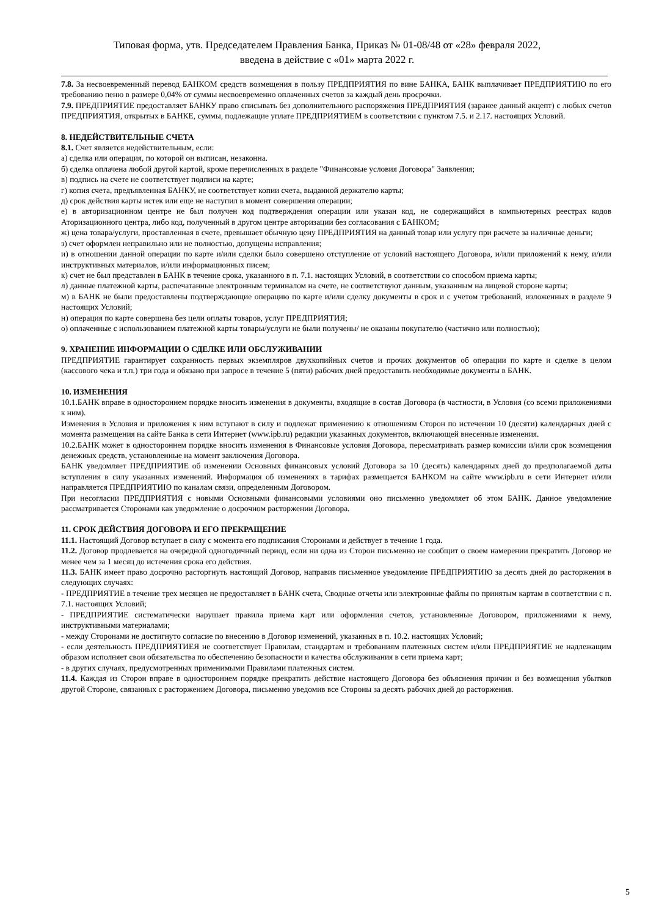Типовая форма, утв. Председателем Правления Банка, Приказ № 01-08/48 от «28» февраля 2022,
введена в действие с «01» марта 2022 г.
7.8. За несвоевременный перевод БАНКОМ средств возмещения в пользу ПРЕДПРИЯТИЯ по вине БАНКА, БАНК выплачивает ПРЕДПРИЯТИЮ по его требованию пеню в размере 0,04% от суммы несвоевременно оплаченных счетов за каждый день просрочки.
7.9. ПРЕДПРИЯТИЕ предоставляет БАНКУ право списывать без дополнительного распоряжения ПРЕДПРИЯТИЯ (заранее данный акцепт) с любых счетов ПРЕДПРИЯТИЯ, открытых в БАНКЕ, суммы, подлежащие уплате ПРЕДПРИЯТИЕМ в соответствии с пунктом 7.5. и 2.17. настоящих Условий.
8. НЕДЕЙСТВИТЕЛЬНЫЕ СЧЕТА
8.1. Счет является недействительным, если:
а) сделка или операция, по которой он выписан, незаконна.
б) сделка оплачена любой другой картой, кроме перечисленных в разделе "Финансовые условия Договора" Заявления;
в) подпись на счете не соответствует подписи на карте;
г) копия счета, предъявленная БАНКУ, не соответствует копии счета, выданной держателю карты;
д) срок действия карты истек или еще не наступил в момент совершения операции;
е) в авторизационном центре не был получен код подтверждения операции или указан код, не содержащийся в компьютерных реестрах кодов Аторизационного центра, либо код, полученный в другом центре авторизации без согласования с БАНКОМ;
ж) цена товара/услуги, проставленная в счете, превышает обычную цену ПРЕДПРИЯТИЯ на данный товар или услугу при расчете за наличные деньги;
з) счет оформлен неправильно или не полностью, допущены исправления;
и) в отношении данной операции по карте и/или сделки было совершено отступление от условий настоящего Договора, и/или приложений к нему, и/или инструктивных материалов, и/или информационных писем;
к) счет не был представлен в БАНК в течение срока, указанного в п. 7.1. настоящих Условий, в соответствии со способом приема карты;
л) данные платежной карты, распечатанные электронным терминалом на счете, не соответствуют данным, указанным на лицевой стороне карты;
м) в БАНК не были предоставлены подтверждающие операцию по карте и/или сделку документы в срок и с учетом требований, изложенных в разделе 9 настоящих Условий;
н) операция по карте совершена без цели оплаты товаров, услуг ПРЕДПРИЯТИЯ;
о) оплаченные с использованием платежной карты товары/услуги не были получены/ не оказаны покупателю (частично или полностью);
9. ХРАНЕНИЕ ИНФОРМАЦИИ О СДЕЛКЕ ИЛИ ОБСЛУЖИВАНИИ
ПРЕДПРИЯТИЕ гарантирует сохранность первых экземпляров двухкопийных счетов и прочих документов об операции по карте и сделке в целом (кассового чека и т.п.) три года и обязано при запросе в течение 5 (пяти) рабочих дней предоставить необходимые документы в БАНК.
10. ИЗМЕНЕНИЯ
10.1.БАНК вправе в одностороннем порядке вносить изменения в документы, входящие в состав Договора (в частности, в Условия (со всеми приложениями к ним).
Изменения в Условия и приложения к ним вступают в силу и подлежат применению к отношениям Сторон по истечении 10 (десяти) календарных дней с момента размещения на сайте Банка в сети Интернет (www.ipb.ru) редакции указанных документов, включающей внесенные изменения.
10.2.БАНК может в одностороннем порядке вносить изменения в Финансовые условия Договора, пересматривать размер комиссии и/или срок возмещения денежных средств, установленные на момент заключения Договора.
БАНК уведомляет ПРЕДПРИЯТИЕ об изменении Основных финансовых условий Договора за 10 (десять) календарных дней до предполагаемой даты вступления в силу указанных изменений. Информация об изменениях в тарифах размещается БАНКОМ на сайте www.ipb.ru в сети Интернет и/или направляется ПРЕДПРИЯТИЮ по каналам связи, определенным Договором.
При несогласии ПРЕДПРИЯТИЯ с новыми Основными финансовыми условиями оно письменно уведомляет об этом БАНК. Данное уведомление рассматривается Сторонами как уведомление о досрочном расторжении Договора.
11. СРОК ДЕЙСТВИЯ ДОГОВОРА И ЕГО ПРЕКРАЩЕНИЕ
11.1. Настоящий Договор вступает в силу с момента его подписания Сторонами и действует в течение 1 года.
11.2. Договор продлевается на очередной одногодичный период, если ни одна из Сторон письменно не сообщит о своем намерении прекратить Договор не менее чем за 1 месяц до истечения срока его действия.
11.3. БАНК имеет право досрочно расторгнуть настоящий Договор, направив письменное уведомление ПРЕДПРИЯТИЮ за десять дней до расторжения в следующих случаях:
- ПРЕДПРИЯТИЕ в течение трех месяцев не предоставляет в БАНК счета, Сводные отчеты или электронные файлы по принятым картам в соответствии с п. 7.1. настоящих Условий;
- ПРЕДПРИЯТИЕ систематически нарушает правила приема карт или оформления счетов, установленные Договором, приложениями к нему, инструктивными материалами;
- между Сторонами не достигнуто согласие по внесению в Договор изменений, указанных в п. 10.2. настоящих Условий;
- если деятельность ПРЕДПРИЯТИЕЯ не соответствует Правилам, стандартам и требованиям платежных систем и/или ПРЕДПРИЯТИЕ не надлежащим образом исполняет свои обязательства по обеспечению безопасности и качества обслуживания в сети приема карт;
- в других случаях, предусмотренных применимыми Правилами платежных систем.
11.4. Каждая из Сторон вправе в одностороннем порядке прекратить действие настоящего Договора без объяснения причин и без возмещения убытков другой Стороне, связанных с расторжением Договора, письменно уведомив все Стороны за десять рабочих дней до расторжения.
5